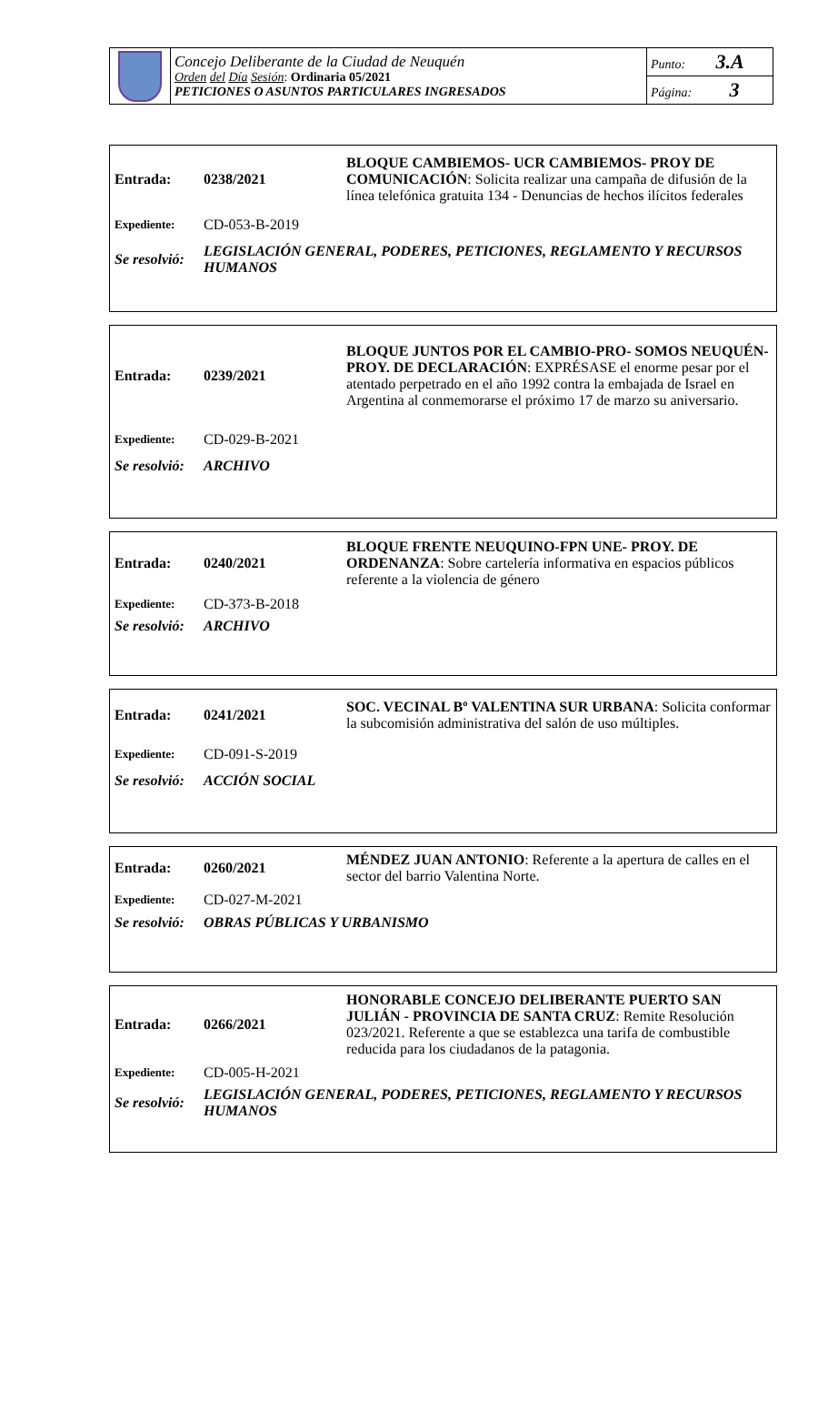| | Concejo Deliberante de la Ciudad de Neuquén Orden del Día Sesión : Ordinaria 05/2021 PETICIONES O ASUNTOS PARTICULARES INGRESADOS | Punto: 3.A |
| | | Página: 3 |
| Entrada: | 0238/2021 | BLOQUE CAMBIEMOS- UCR CAMBIEMOS- PROY DE COMUNICACIÓN : Solicita realizar una campaña de difusión de la línea telefónica gratuita 134 - Denuncias de hechos ilícitos federales |
| Expediente: | CD-053-B-2019 | |
| Se resolvió: | LEGISLACIÓN GENERAL, PODERES, PETICIONES, REGLAMENTO Y RECURSOS HUMANOS | |
| Entrada: | 0239/2021 | BLOQUE JUNTOS POR EL CAMBIO-PRO- SOMOS NEUQUÉN- PROY. DE DECLARACIÓN : EXPRÉSASE el enorme pesar por el atentado perpetrado en el año 1992 contra la embajada de Israel en Argentina al conmemorarse el próximo 17 de marzo su aniversario. |
| Expediente: | CD-029-B-2021 | |
| Se resolvió: | ARCHIVO | |
| Entrada: | 0240/2021 | BLOQUE FRENTE NEUQUINO-FPN UNE- PROY. DE ORDENANZA : Sobre cartelería informativa en espacios públicos referente a la violencia de género |
| Expediente: | CD-373-B-2018 | |
| Se resolvió: | ARCHIVO | |
| Entrada: | 0241/2021 | SOC. VECINAL Bº VALENTINA SUR URBANA : Solicita conformar la subcomisión administrativa del salón de uso múltiples. |
| Expediente: | CD-091-S-2019 | |
| Se resolvió: | ACCIÓN SOCIAL | |
| Entrada: | 0260/2021 | MÉNDEZ JUAN ANTONIO : Referente a la apertura de calles en el sector del barrio Valentina Norte. |
| Expediente: | CD-027-M-2021 | |
| Se resolvió: | OBRAS PÚBLICAS Y URBANISMO | |
| Entrada: | 0266/2021 | HONORABLE CONCEJO DELIBERANTE PUERTO SAN JULIÁN - PROVINCIA DE SANTA CRUZ : Remite Resolución 023/2021. Referente a que se establezca una tarifa de combustible reducida para los ciudadanos de la patagonia. |
| Expediente: | CD-005-H-2021 | |
| Se resolvió: | LEGISLACIÓN GENERAL, PODERES, PETICIONES, REGLAMENTO Y RECURSOS HUMANOS | |